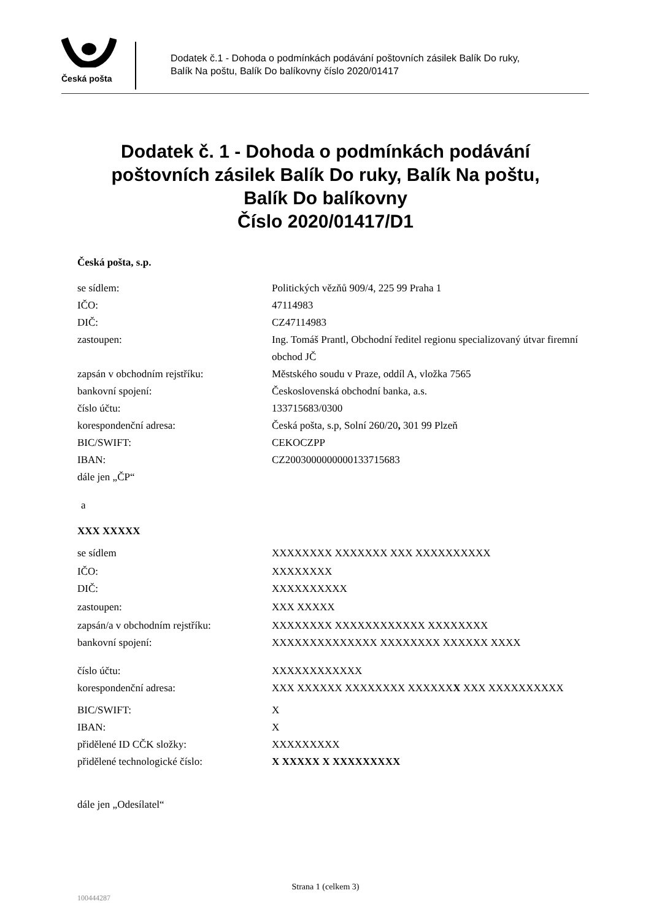Česká pošta
Dodatek č.1 - Dohoda o podmínkách podávání poštovních zásilek Balík Do ruky,
Balík Na poštu, Balík Do balíkovny číslo 2020/01417
Dodatek č. 1 - Dohoda o podmínkách podávání
poštovních zásilek Balík Do ruky, Balík Na poštu,
Balík Do balíkovny
Číslo 2020/01417/D1
Česká pošta, s.p.
se sídlem: Politických vězňů 909/4, 225 99 Praha 1
IČO: 47114983
DIČ: CZ47114983
zastoupen: Ing. Tomáš Prantl, Obchodní ředitel regionu specializovaný útvar firemní obchod JČ
zapsán v obchodním rejstříku: Městského soudu v Praze, oddíl A, vložka 7565
bankovní spojení: Československá obchodní banka, a.s.
číslo účtu: 133715683/0300
korespondenční adresa: Česká pošta, s.p, Solní 260/20, 301 99 Plzeň
BIC/SWIFT: CEKOCZPP
IBAN: CZ2003000000000133715683
dále jen „ČP“
a
XXX XXXXX
se sídlem XXXXXXXX XXXXXXX XXX XXXXXXXXXX
IČO: XXXXXXXX
DIČ: XXXXXXXXXX
zastoupen: XXX XXXXX
zapsán/a v obchodním rejstříku: XXXXXXXX XXXXXXXXXXXX XXXXXXXX
bankovní spojení: XXXXXXXXXXXXXX XXXXXXXX XXXXXX XXXX
číslo účtu: XXXXXXXXXXXX
korespondenční adresa: XXX XXXXXX XXXXXXXX XXXXXXX XXX XXXXXXXXXX
BIC/SWIFT: X
IBAN: X
přidělené ID CČK složky: XXXXXXXXX
přidělené technologické číslo: X XXXXX X XXXXXXXXX
dále jen „Odesílatel“
Strana 1 (celkem 3)
100444287